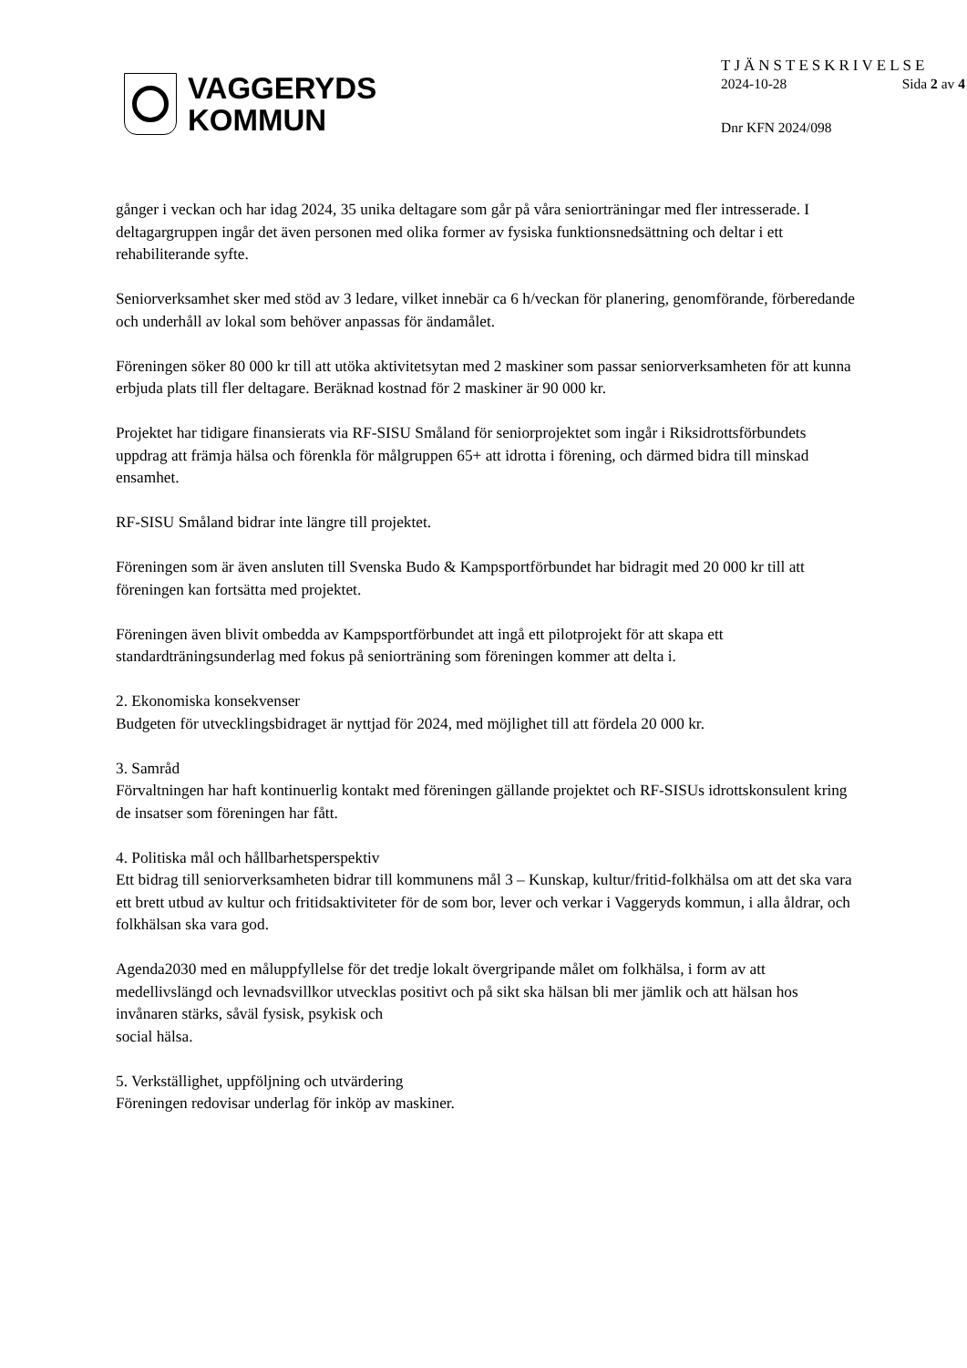VAGGERYDS
KOMMUN
TJÄNSTESKRIVELSE
2024-10-28 Sida 2 av 4
Dnr KFN 2024/098
gånger i veckan och har idag 2024, 35 unika deltagare som går på våra seniorträningar med fler intresserade. I deltagargruppen ingår det även personen med olika former av fysiska funktionsnedsättning och deltar i ett rehabiliterande syfte.
Seniorverksamhet sker med stöd av 3 ledare, vilket innebär ca 6 h/veckan för planering, genomförande, förberedande och underhåll av lokal som behöver anpassas för ändamålet.
Föreningen söker 80 000 kr till att utöka aktivitetsytan med 2 maskiner som passar seniorverksamheten för att kunna erbjuda plats till fler deltagare. Beräknad kostnad för 2 maskiner är 90 000 kr.
Projektet har tidigare finansierats via RF-SISU Småland för seniorprojektet som ingår i Riksidrottsförbundets uppdrag att främja hälsa och förenkla för målgruppen 65+ att idrotta i förening, och därmed bidra till minskad ensamhet.
RF-SISU Småland bidrar inte längre till projektet.
Föreningen som är även ansluten till Svenska Budo & Kampsportförbundet har bidragit med 20 000 kr till att föreningen kan fortsätta med projektet.
Föreningen även blivit ombedda av Kampsportförbundet att ingå ett pilotprojekt för att skapa ett standardträningsunderlag med fokus på seniorträning som föreningen kommer att delta i.
2. Ekonomiska konsekvenser
Budgeten för utvecklingsbidraget är nyttjad för 2024, med möjlighet till att fördela 20 000 kr.
3. Samråd
Förvaltningen har haft kontinuerlig kontakt med föreningen gällande projektet och RF-SISUs idrottskonsulent kring de insatser som föreningen har fått.
4. Politiska mål och hållbarhetsperspektiv
Ett bidrag till seniorverksamheten bidrar till kommunens mål 3 – Kunskap, kultur/fritid-folkhälsa om att det ska vara ett brett utbud av kultur och fritidsaktiviteter för de som bor, lever och verkar i Vaggeryds kommun, i alla åldrar, och folkhälsan ska vara god.
Agenda2030 med en måluppfyllelse för det tredje lokalt övergripande målet om folkhälsa, i form av att medellivslängd och levnadsvillkor utvecklas positivt och på sikt ska hälsan bli mer jämlik och att hälsan hos invånaren stärks, såväl fysisk, psykisk och
social hälsa.
5. Verkställighet, uppföljning och utvärdering
Föreningen redovisar underlag för inköp av maskiner.